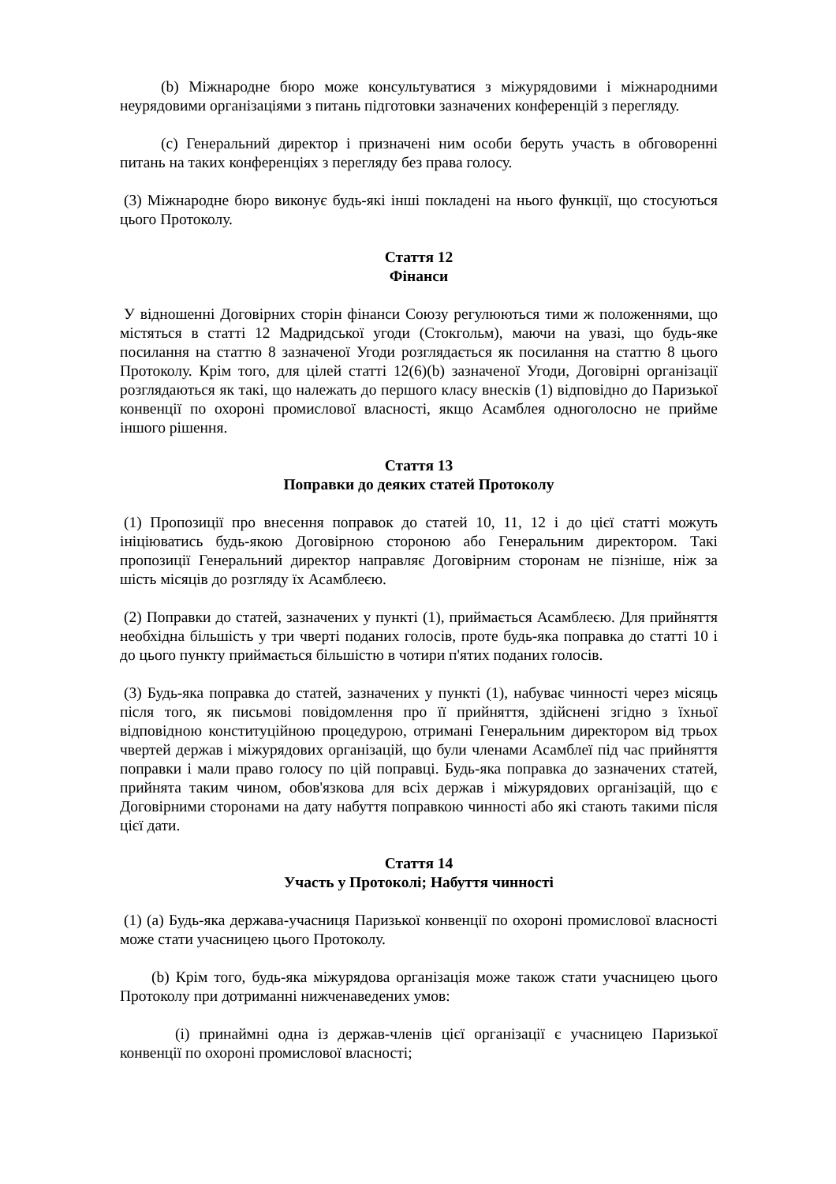(b) Міжнародне бюро може консультуватися з міжурядовими і міжнародними неурядовими організаціями з питань підготовки зазначених конференцій з перегляду.
(c) Генеральний директор і призначені ним особи беруть участь в обговоренні питань на таких конференціях з перегляду без права голосу.
(3) Міжнародне бюро виконує будь-які інші покладені на нього функції, що стосуються цього Протоколу.
Стаття 12
Фінанси
У відношенні Договірних сторін фінанси Союзу регулюються тими ж положеннями, що містяться в статті 12 Мадридської угоди (Стокгольм), маючи на увазі, що будь-яке посилання на статтю 8 зазначеної Угоди розглядається як посилання на статтю 8 цього Протоколу. Крім того, для цілей статті 12(6)(b) зазначеної Угоди, Договірні організації розглядаються як такі, що належать до першого класу внесків (1) відповідно до Паризької конвенції по охороні промислової власності, якщо Асамблея одноголосно не прийме іншого рішення.
Стаття 13
Поправки до деяких статей Протоколу
(1) Пропозиції про внесення поправок до статей 10, 11, 12 і до цієї статті можуть ініціюватись будь-якою Договірною стороною або Генеральним директором. Такі пропозиції Генеральний директор направляє Договірним сторонам не пізніше, ніж за шість місяців до розгляду їх Асамблеєю.
(2) Поправки до статей, зазначених у пункті (1), приймається Асамблеєю. Для прийняття необхідна більшість у три чверті поданих голосів, проте будь-яка поправка до статті 10 і до цього пункту приймається більшістю в чотири п'ятих поданих голосів.
(3) Будь-яка поправка до статей, зазначених у пункті (1), набуває чинності через місяць після того, як письмові повідомлення про її прийняття, здійснені згідно з їхньої відповідною конституційною процедурою, отримані Генеральним директором від трьох чвертей держав і міжурядових організацій, що були членами Асамблеї під час прийняття поправки і мали право голосу по цій поправці. Будь-яка поправка до зазначених статей, прийнята таким чином, обов'язкова для всіх держав і міжурядових організацій, що є Договірними сторонами на дату набуття поправкою чинності або які стають такими після цієї дати.
Стаття 14
Участь у Протоколі; Набуття чинності
(1) (a) Будь-яка держава-учасниця Паризької конвенції по охороні промислової власності може стати учасницею цього Протоколу.
(b) Крім того, будь-яка міжурядова організація може також стати учасницею цього Протоколу при дотриманні нижченаведених умов:
(i) принаймні одна із держав-членів цієї організації є учасницею Паризької конвенції по охороні промислової власності;